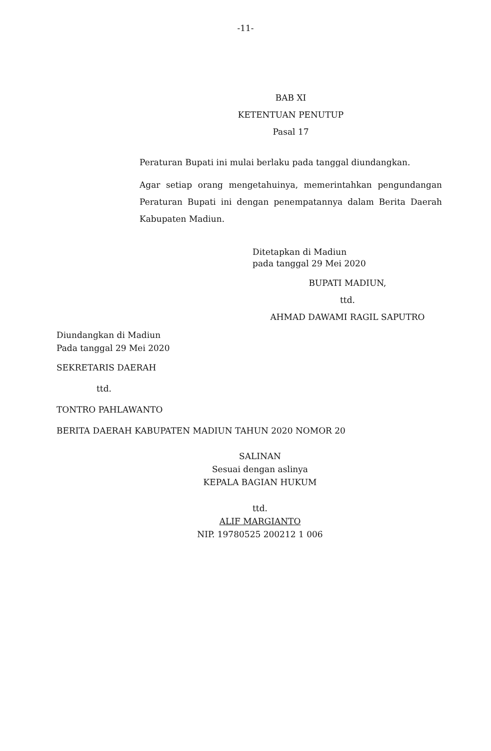-11-
BAB XI
KETENTUAN PENUTUP
Pasal 17
Peraturan Bupati ini mulai berlaku pada tanggal diundangkan.
Agar setiap orang mengetahuinya, memerintahkan pengundangan Peraturan Bupati ini dengan penempatannya dalam Berita Daerah Kabupaten Madiun.
Ditetapkan di Madiun
pada tanggal 29 Mei 2020
BUPATI MADIUN,
ttd.
AHMAD DAWAMI RAGIL SAPUTRO
Diundangkan di Madiun
Pada tanggal 29 Mei 2020
SEKRETARIS DAERAH
ttd.
TONTRO PAHLAWANTO
BERITA DAERAH KABUPATEN MADIUN TAHUN 2020 NOMOR 20
SALINAN
Sesuai dengan aslinya
KEPALA BAGIAN HUKUM
ttd.
ALIF MARGIANTO
NIP. 19780525 200212 1 006